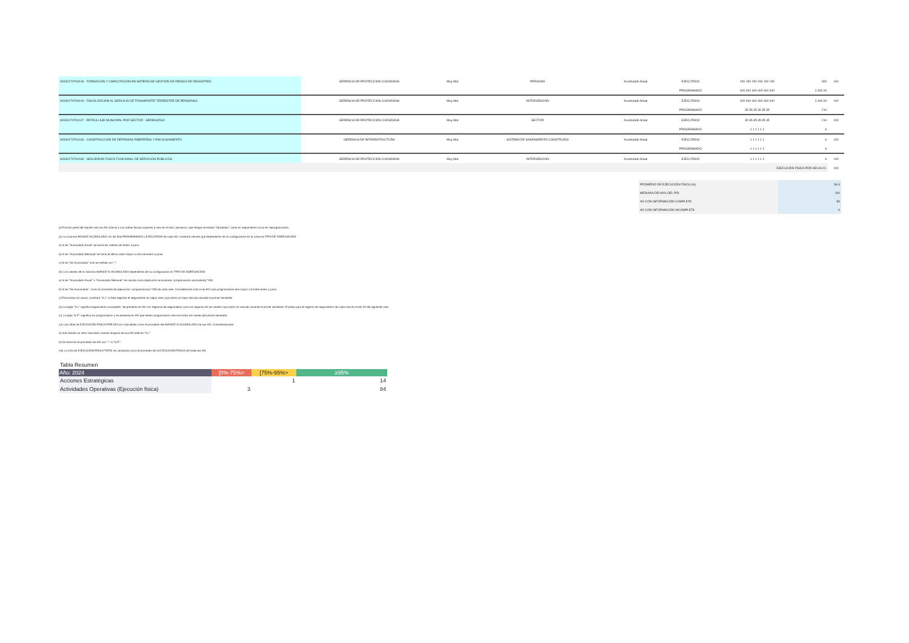| AOI30170700018 - FORMACION Y CAPACITACION EN MATERIA DE GESTION DE RIESGO DE DESASTRES | GERENCIA DE PROTECCION CIUDADANA | Muy Alta | PERSONA | Acumulado Anual | EJECUTADO | 150 150 150 150 150 150 | 900 | 100 |
| | | | | | PROGRAMADO | 400 400 400 400 400 400 | 2,400.00 | |
| AOI30170700019 - FISCALIZACION AL SERVICIO DE TRANSPORTE TERRESTRE DE PERSONAS | GERENCIA DE PROTECCION CIUDADANA | Muy Alta | INTERVENCION | Acumulado Anual | EJECUTADO | 400 400 400 400 400 400 | 2,400.00 | 100 |
| | | | | | PROGRAMADO | 35 35 35 35 35 35 | 210 | |
| AOI30170700107 - PATRULLAJE MUNICIPAL POR SECTOR - SERENAZGO | GERENCIA DE PROTECCION CIUDADANA | Muy Alta | SECTOR | Acumulado Anual | EJECUTADO | 35 35 35 35 35 35 | 210 | 100 |
| | | | | | PROGRAMADO | 1 1 1 1 1 1 | 6 | |
| AOI30170700163 - CONSTRUCCION DE DEFENSAS RIBEREÑAS Y ENCAUSAMIENTO | GERENCIA DE INFRAESTRUCTURA | Muy Alta | SISTEMA DE SANEAMIENTO CONSTRUIDO | Acumulado Anual | EJECUTADO | 1 1 1 1 1 1 | 6 | 100 |
| | | | | | PROGRAMADO | 1 1 1 1 1 1 | 6 | |
| AOI30170700169 - SEGURIDAD FISICO FUNCIONAL DE SERVICIOS PUBLICOS | GERENCIA DE PROTECCION CIUDADANA | Muy Alta | INTERVENCION | Acumulado Anual | EJECUTADO | 1 1 1 1 1 1 | 6 | 100 |
| EJECUCIÓN FÍSICA POR AEI.06.01: | | | | | | | | 100 |
| PROMEDIO DE EJECUCIÓN FÍSICA (%) | 96.6 |
| MEDIANA DEl AV% DEL POI | 100 |
| AO CON INFORMACIÓN COMPLETA | 89 |
| AO CON INFORMACIÓN INCOMPLETA | 0 |
(i) Forman parte del reporte solo las AO activos y con metas físicas mayores a cero en el año; asimismo, que tengan el estado "Aprobado", tanto en seguimiento como en reprogramación.
(ii) La columna AVANCE ACUMULADO, en las filas PROGRAMADO y EJECUTADO de cada AO, mostrará valores que dependerán de su configuración en la columna TIPO DE AGREGACIÓN:
a) Si es "Acumulado Anual" se suma los valores de enero a junio.
b) Si es "Acumulado Mensual" se toma el último valor mayor a cero de enero a junio.
c) Si es "No Acumulado" solo se señala con "-".
(iii) Los valores de la columna AVANCE % ACUMULADO dependerán de su configuración en TIPO DE AGREGACIÓN:
a) Si es "Acumulado Anual" o "Acumulado Mensual" se calcula como (ejecución acumulada / programación acumulada) *100.
b) Si es "No Acumulado", como el promedio de (ejecución / programación) *100 de cada mes. Considerando solo a las AO cuya programación sea mayor a 0 entre enero y junio.
c) Para todos los casos, mostrará "S.I." si falta registrar el seguimiento en algún mes cuyo plazo ya haya vencido durante el primer semestre.
(iv) La sigla "S.I." significa seguimiento incompleto. Se presenta en AO con registros de seguimiento vacío en algunos de los meses cuyo plazo ha vencido durante el primer semestre. El plazo para el registro de seguimiento de cada mes es el día 20 del siguiente mes.
(v) La sigla "S.P." significa sin programación y se presenta en AO que tienen programación cero en todos los meses del primer semestre.
(vi) Las cifras de EJECUCIÓN FÍSICA POR AEI son calculadas como el promedio del AVANCE % ACUMULADO de sus AO. Consideraciones:
a) Solo tendrá un valor calculado cuando ninguna de sus AO esté en "S.I.".
b) No entra en el promedio las AO con "-" ni "S.P.".
(vii) La cifra de EJECUCIÓN FÍSICA TOTAL es calculado como el promedio de la EJECUCIÓN FÍSICA de todas las AO.
| Tabla Resumen | | | |
| Año: 2024 | [0%-75%> | [75%-95%> | ≥95% |
| Acciones Estratégicas | | 1 | 14 |
| Actividades Operativas (Ejecución fisica) | 3 | | 84 |